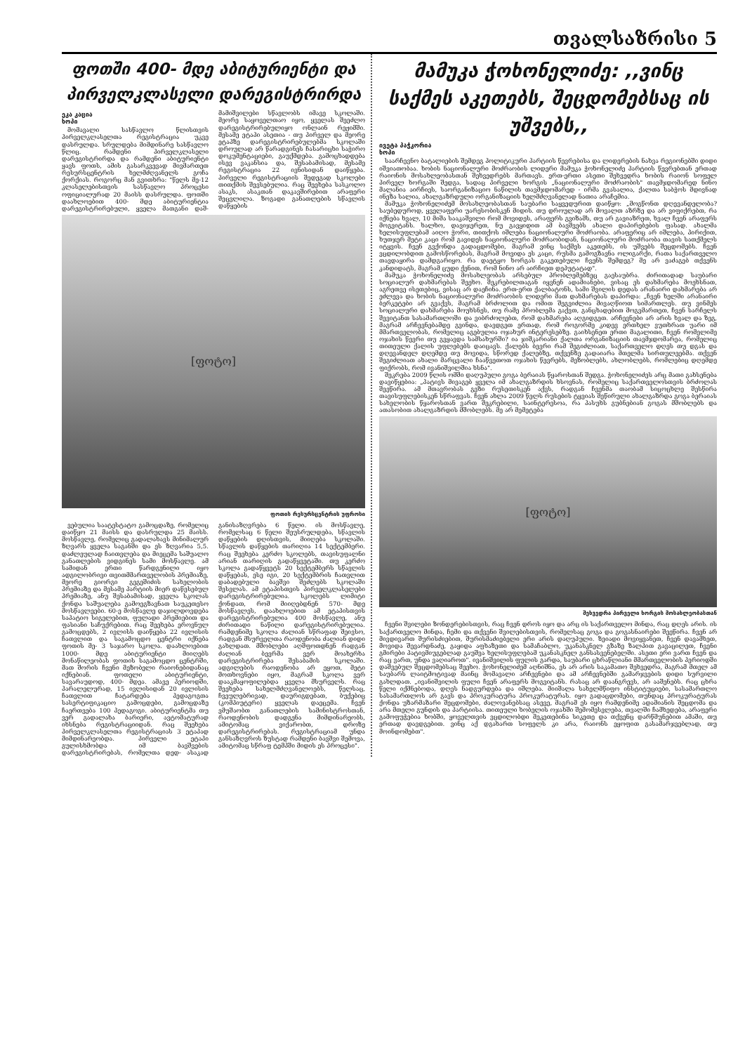თვალსაზრისი 5
ფოთში 400- მდე აბიტურიენტი და პირველკლასელი დარეგისტრირდა
ეკა კაცია
ხოპი
მომავალი სასწავლო წლისთვის პირველკლასელთა რეგისტრაცია უკვე დასრულდა. სრულდება მიმდინარე სასწავლო წლიც. რამდენი პირველკლასელი დარეგისტრირდა და რამდენი აბიტურიენტი ყავს ფოთს, ამის გასარკვევად მივმართეთ რესურსცენტრის ხელმძღვანელს გოჩა ქორქიას. როგორც მან გვითხრა: "წელს მე-12 კლასელებისთვის სასწავლო პროცესი ოფიციალურად 20 მაისს დასრულდა. ფოთში დაახლოებით 400- მდე აბიტურიენტია დარეგისტრირებული, ყველა მათგანი დაშ- მამიშვილები სწავლობს იმავე სკოლაში. მეორე საყოველთაო იყო, ყველას შეეძლო დარეგისტრირებულიყო ონლაინ რეჟიმში. მესამე ეტაპი ასეთია - თუ პირველ და მეორე ეტაპზე დარეგისტრირებულებმა სკოლაში დროულად არ წარადგინეს ჩასარიცხი საჭირო დოკუმენტაციები, გაუქმდება. გამოცხადდება ისევ ვაკანსია და, შესაბამისად, მესამე რეგისტრაცია 22 ივნისიდან დაიწყება. პირველი რეგისტრაციის შედეგად სკოლები თითქმის შევსებულია. რაც შეეხება სასკოლო ასაკს, ასაკთან დაკავშირებით არაფერი შეცვლილა. ზოგადი განათლების სწავლის დაწყების
[ფოტო]
ფოთის რესურსცენტრის უფროსი
ვებულია საატესტატო გამოცდაზე, რომელიც დაიწყო 21 მაისს და დასრულდა 25 მაისს. მოსწავლე, რომელიც გადალახავს მინიმალურ ზღვარს ყველა საგანში და ეს ზღვარია 5,5. დაძლეულად ჩაითვლება და მიეცემა საშუალო განათლების ვიდგინეს სამი მოსწავლე. ამ სამიდან ერთი წარდგენილი იყო ადგილობრივი თვითმმართველობის პრემიაზე, მეორე გიორგი გეგეშიძის სახელობის პრემიაზე და მესამე პარტიის მიერ დაწესებულ პრემიაზე, ანუ შესაბამისად, ყველა სკოლას ქონდა საშუალება გამოეგზავნათ საუკეთესო მოსწავლეები. 60-ე მოსწავლე დაჯილდოვდება საპატიო სიგელებით, ფულადი პრემიებით და ფასიანი საჩუქრებით. რაც შეეხება ეროვნულ გამოცდებს, 2 ივლისს დაიწყება 22 ივლისის ჩათვლით და საგამოცდო ცენტრი იქნება ფოთის მე- 3 საჯარო სკოლა. დაახლოებით 1000- მდე აბიტურიენტი მიიღებს მონაწილეობას ფოთის საგამოცდო ცენტრში, მათ შორის ჩვენი მეზობელი რაიონებიდანაც იქნებიან. ფოთელი აბიტურიენტი, სავარაუდოდ, 400- მდეა. ამავე პერიოდში, პარალელურად, 15 ივლისიდან 20 ივლისის ჩათვლით ჩატარდება პედაგოგთა სასერტიფიკაციო გამოცდები, გამოცდაზე ჩაერთვება 100 პედაგოგი. აბიტურიენტმა თუ ვერ გადალახა ბარიერი, ავტომატურად იხსნება რეგისტრაციიდან. რაც შეეხება პირველკლასელთა რეგისტრაციას 3 ეტაპად მიმდინარეობდა. პირველი ეტაპი გულისხმობდა იმ ბავშვების დარეგისტრირებას, რომელთა დედ- ასაკად განისაზღვრება 6 წელი. ის მოსწავლე, რომელსაც 6 წელი შეუსრულდება, სწავლის დაწყების დღისთვის, მიიღება სკოლაში. სწავლის დაწყების თარიღია 14 სექტემბერი. რაც შეეხება კერძო სკოლებს, თავისუფალნი არიან თარიღის გადაწყვეტაში. თუ კერძო სკოლა გადაწყვეტს 20 სექტემბერს სწავლის დაწყებას, ესე იგი, 20 სექტემბრის ჩათვლით დაბადებული ბავშვი შეძლებს სკოლაში შესვლას. ამ ეტაპისთვის პირველკლასელები დარეგისტრირებულია. სკოლებს ლიმიტი ქონდათ, რომ მიიღებდნენ 570- მდე მოსწავლეს, დაახლოებით ამ ეტაპისთვის დარეგისტრირებულია 400 მოსწავლე, ანუ ძირითადი ნაწილი დარეგისტრირებულია. რამდენიმე სკოლა ძალიან სწრაფად შეივსო, რადგან მსურველთა რაოდენობა ძალიან დიდი გახლდათ. მშობლები აღშფოთდნენ რადგან ძალიან ბევრმა ვერ მოახერხა დარეგისტრირება შესაბამის სკოლაში. ადგილების რაოდენობა არ ეყოთ, მეტი მოთხოვნები იყო, მაგრამ სკოლა ვერ დააკმაყოფილებდა ყველა მსურველს. რაც შეეხება სახელმძღვანელოებს, წელსაც, ჩვეულებრივად, დაურიგდებათ, ბუქებიც (კომპიუტერი) ყველას დაეცემა. ჩვენ ვმუშაობთ განათლების სამინისტროსთან, რაოდენობის დადგენა მიმდინარეობს, ამიტომაც ვიქარობთ, დროზე დარეგისტრირებას. რეგისტრაციამ უნდა განსაზღვროს ზუსტად რამდენი ბავშვი შემოვა, ამიტომაც სწრაფ ტემპში მიდის ეს პროცესი".
მამუკა ჭოხონელიძე: ,,ვინც საქმეს აკეთებს, შეცდომებსაც ის უშვებს,,
ივეტა პაჭკორია
ხოპი
საარჩევნო ბატალიების შემდეგ პოლიტიკური პარტიის წევრებისა და ლიდერების ნახვა რეგიონებში დიდი იშვიათობაა. ხობის ნაციონალური მოძრაობის ლიდერი მამუკა ჭოხონელიძე პარტიის წევრებთან ერთად რაიონის მოსახლეობასთან შეხვედრებს მართავს. ერთ-ერთი ასეთი შეხვედრა ხობის რაიონ სოფელ პირველ ხორგაში შედგა, სადაც პირველი ხორგის „ნაციონალური მოძრაობის" თავმჯდომარედ ნინო მალანია აირჩიეს, საორგანიზაციო ნაწილის თავმჯდომარედ - ირმა გვასალია, ქალთა საბჭოს მდივნად ინეზა სალია, ახალგაზრდული ორგანიზაციის ხელმძღვანელად ნათია არაჩემია.
მამუკა ჭოხონელიძემ მოსახლეობასთან საუბარი საყვედურით დაიწყო: „მოგწონთ დღევანდელობა? საუბედუროდ, ყველაფერი უარესობისკენ მიდის. თუ დროულად არ მოვალთ აზრზე და არ ვიფიქრებთ, რა იქნება ხვალ, 10 მიშა სააკაშვილი რომ მოვიდეს, არაფერს გვიზამს, თუ არ გავიაზრეთ, ხვალ ჩვენ არაფერს მოგვიტანს. ხალხო, დავიჯერეთ, ნუ გავყიდით ამ ბავშვებს ახალი დაპირებების ფასად. ახალმა ხელისუფლებამ აიღო ჭორი, თითქოს იშლება ნაციონალური მოძრაობა. არაფერიც არ იშლება, პირიქით, ხუთჯერ მეტი კაცი რომ გავიდეს ნაციონალური მოძრაობიდან, ნაციონალური მოძრაობა თავის სათქმელს იტყვის. ჩვენ გვქონდა გადაცდომები, მაგრამ ვინც საქმეს აკეთებს, ის უშვებს შეცდომებს. ჩვენ ვცდილობდით გამოსწორებას, მაგრამ მოვიდა ეს კაცი, რუსმა გამოგზავნა ოლიგარქი, რათა საქართველო თავდაყირა დამდგარიყო. რა დაეტყო ხორგას გაკეთებული ჩვენს შემდეგ? მე არ ვაძაგებ თქვენს კანდიდატს, მაგრამ ცუდი ქენით, რომ ნინო არ აირჩიეთ დეპუტატად".
მამუკა ჭოხონელიძე მოსახლეობას არსებულ პრობლემებზეც გაესაუბრა. ძირითადად საუბარი სოციალურ დახმარებას შეეხო. შეკრებილთაგან იყვნენ ადამიანები, ვისაც ეს დახმარება მოეხსნათ, აგრეთვე ისეთებიც, ვისაც არ დაეჩინა. ერთ-ერთ ქალბატონს, სამი შვილის დედას არანაირი დახმარება არ ეძლევა და ხობის ნაციონალური მოძრაობის ლიდერი მათ დახმარებას დაპირდა: „ჩვენ ხელში არანაირი ბერკეტები არ გვაქვს, მაგრამ ბრძოლით და ომით შეგვიძლია მივაღწიოთ სიმართლეს. თუ ვინმეს სოციალური დახმარება მოუხსნეს, თუ რამე პრობლემა გაქვთ, განცხადებით მოგვმართეთ, ჩვენ სარჩელს შევიტანთ სასამართლოში და ვიბრძოლებთ, რომ დახმარება აღგიდგეთ. არჩევნები არ არის ხვალ და ზეგ, მაგრამ არჩევნებამდე გვინდა, დავდგეთ ერთად, რომ როგორმე კიდევ ერთხელ ვუთხრათ უარი იმ მმართველობას, რომელიც აგებულია ოჯახურ ინტერესებზე. გაიხსენეთ ერთი მაგალითი, ჩვენ რომელიმე ოჯახის წევრი თუ გვყავდა სამსახურში? ია ჯიშკარიანი ქალთა ორგანიზაციის თავმჯდომარეა, რომელიც თითეული ქალის უფლებებს დაიცავს. ქალებს ბევრი რამ შეგიძლიათ, საქართველო დღეს თუ დგას და დღევანდელ დღემდე თუ მოვიდა, სწორედ ქალებზე, თქვენზე გადაიარა მთელმა სირთულეებმა. თქვენ შეგიძლიათ ახალი მარცვალი ჩააწვეთოთ ოჯახის წევრებს, მეზობლებს, ახლობლებს, რომლებიც დღემდე ფიქრობს, რომ ივანიშვილშია ხსნა".
შეკრება 2009 წლის ომში დაღუპული გოგა ბერაიას წყაროსთან შედგა. ჭოხონელიძეს არც მათი გახსენება დავიწყებია: „პატივს მივაგებ ყველა იმ ახალგაზრდის ხსოვნას, რომელიც საქართველოსთვის ბრძოლას შეეწირა. ამ მთავრობას გეზი რუსეთისკენ აქვს, რადგან ჩვენმა თაობამ სიცოცხლე შესწირა თავისუფლებისკენ სწრაფვას. ჩვენ ახლა 2009 წელს რუსების ტყვიას შეწირული ახალგაზრდა გოგა ბერაიას სახელობის წყაროსთან ვართ შეკრებილი, საინტერესოა, რა პასუხს გუბნებიან გოგას მშობლებს და ათასობით ახალგაზრდის მშობლებს. მე არ მემეტება
[ფოტო]
შეხვედრა პირველი ხორგის მოსახლეობასთან
ჩვენი შვილები ზონდერებისთვის, რაც ჩვენ დროს იყო და არც ის საქართველო მინდა, რაც დღეს არის. ის საქართველო მინდა, ჩემი და თქვენი შვილებისთვის, რომელსაც გოგა და გოგასნაირები შეეწირა. ჩვენ არ მივდივართ შურისძიებით, შურისმაძიებელი ერი არის დაღუპული. ზეიადი მოვიყვანეთ, ჩვენ დავამხეთ, მოვიდა შევარდნაძე, გაყიდა აფხაზეთი და სამაჩაბლო, უკანასკნელ გზაზე ზალპით გავაცილეთ, ჩვენი გმირები პატივმიუგებლად გაუშვა ხელისუფლებამ უკანასკნელ განსასვენებელში. ასეთი ერი ვართ ჩვენ და რაც ვართ, უნდა ვაღიაროთ". ივანიშვილის ფულის გარდა, საუბარი ცხრაწლიანი მმართველობის პერიოდში დაშვებულ შეცდომებსაც შეეხო. ჭოხონელიძემ აღნიშნა, ეს არ არის საკამათო შეხვედრა, მაგრამ მთელ ამ საუბარს ლაიტმოტივად მაინც მომავალი არჩევნები და ამ არჩევნებში გამარჯვების დიდი სურვილი გახლდათ. „ივანიშვილის ფული ჩვენ არაფერს მოგვიტანს. რასაც არ დაანგრევს, არ ააშენებს. რაც ცხრა წელი იქმნებოდა, დღეს ნადგურდება და იშლება. მიიშალა სახელმწიფო ინსტიტუციები, სასამართლო სასამართლოს არ გავს და პროკურატურა პროკურატურას. იყო გადაცდომები, თუნდაც პროკურატურას ქონდა უზარმაზარი შეცდომები, ძალოვანებსაც ასევე, მაგრამ ეს იყო რამდენიმე ადამიანის შეცდომა და არა მთელი გუნდის და პარტიისა. თითეული ხობელის ოჯახში შემომესვლება, თვალში ჩამხედება, არაფერი გამოფუჭებია ხობში, ყოველთვის ვცდილობდი მეკეთებინა სიკეთე და თქვენც დარწმუნებით ამაში, თუ ერთად დავდგებით. ვინც აქ დგახართ სოფელს კი არა, რაიონს ეყოფით გასამარჯვებლად, თუ მოინდომებთ".